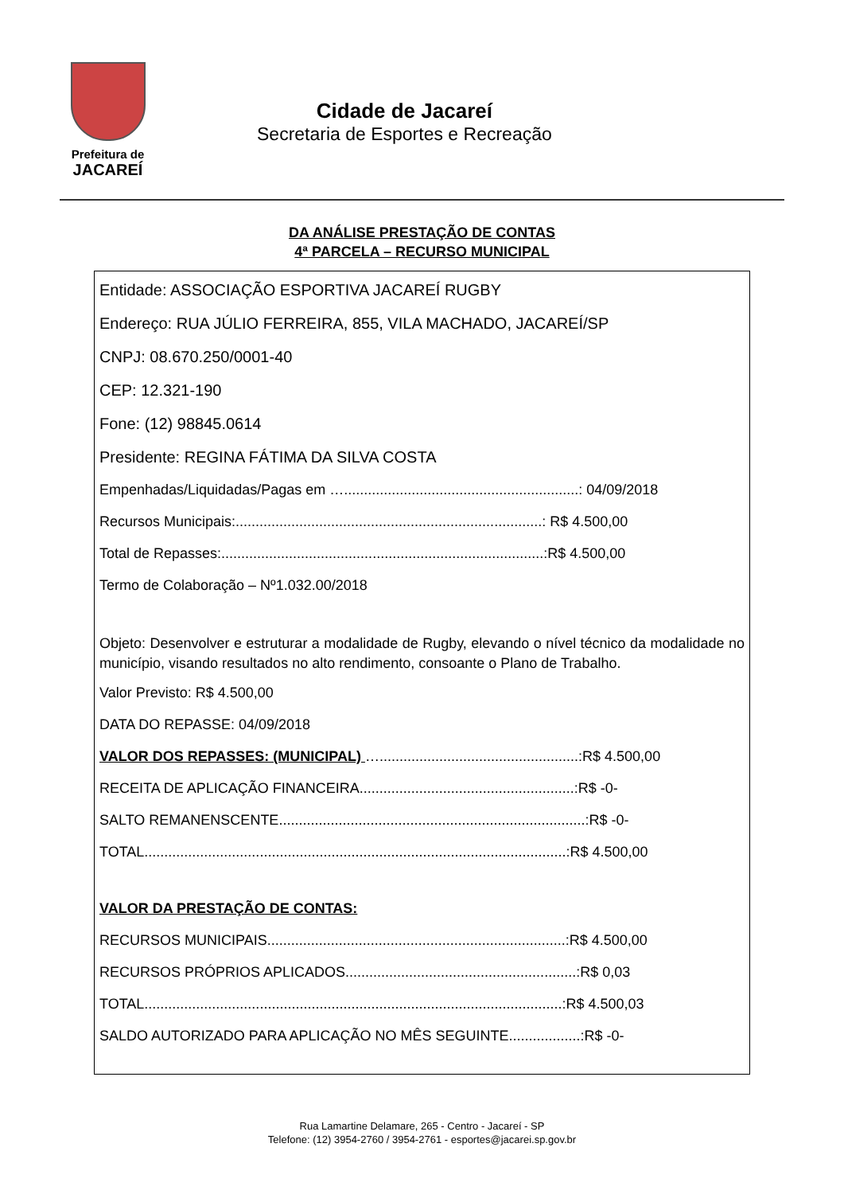Prefeitura de
JACAREÍ
Cidade de Jacareí
Secretaria de Esportes e Recreação
DA ANÁLISE PRESTAÇÃO DE CONTAS
4ª PARCELA – RECURSO MUNICIPAL
Entidade: ASSOCIAÇÃO ESPORTIVA JACAREÍ RUGBY
Endereço: RUA JÚLIO FERREIRA, 855, VILA MACHADO, JACAREÍ/SP
CNPJ: 08.670.250/0001-40
CEP: 12.321-190
Fone: (12) 98845.0614
Presidente: REGINA FÁTIMA DA SILVA COSTA
Empenhadas/Liquidadas/Pagas em …...........................................................: 04/09/2018
Recursos Municipais:.............................................................................: R$ 4.500,00
Total de Repasses:.................................................................................:R$ 4.500,00
Termo de Colaboração – Nº1.032.00/2018
Objeto: Desenvolver e estruturar a modalidade de Rugby, elevando o nível técnico da modalidade no município, visando resultados no alto rendimento, consoante o Plano de Trabalho.
Valor Previsto: R$ 4.500,00
DATA DO REPASSE: 04/09/2018
VALOR DOS REPASSES: (MUNICIPAL) …..................................................:R$ 4.500,00
RECEITA DE APLICAÇÃO FINANCEIRA......................................................:R$ -0-
SALTO REMANENSCENTE.............................................................................:R$ -0-
TOTAL..........................................................................................................:R$ 4.500,00
VALOR DA PRESTAÇÃO DE CONTAS:
RECURSOS MUNICIPAIS...........................................................................:R$ 4.500,00
RECURSOS PRÓPRIOS APLICADOS..........................................................:R$ 0,03
TOTAL.........................................................................................................:R$ 4.500,03
SALDO AUTORIZADO PARA APLICAÇÃO NO MÊS SEGUINTE..................:R$ -0-
Rua Lamartine Delamare, 265 - Centro - Jacareí - SP
Telefone: (12) 3954-2760 / 3954-2761 - esportes@jacarei.sp.gov.br